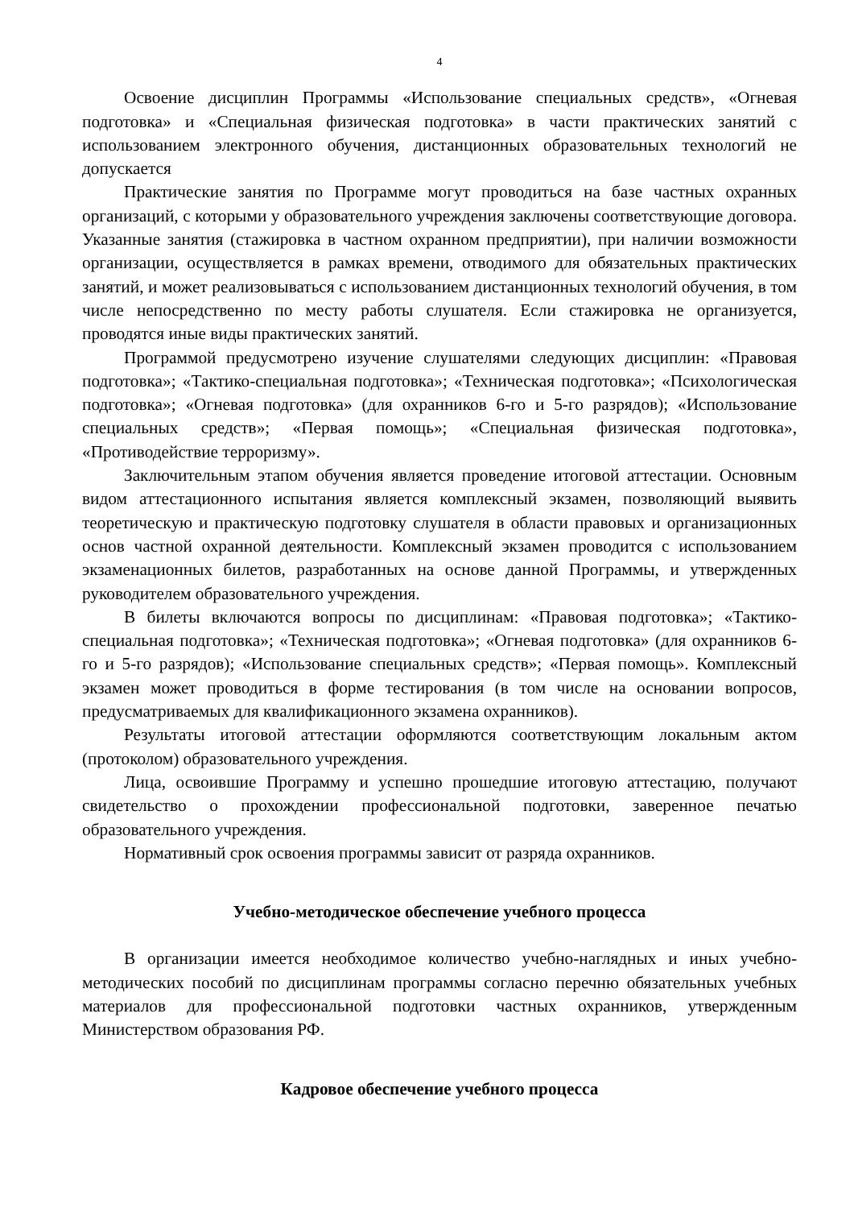4
Освоение дисциплин Программы «Использование специальных средств», «Огневая подготовка» и «Специальная физическая подготовка» в части практических занятий с использованием электронного обучения, дистанционных образовательных технологий не допускается
Практические занятия по Программе могут проводиться на базе частных охранных организаций, с которыми у образовательного учреждения заключены соответствующие договора. Указанные занятия (стажировка в частном охранном предприятии), при наличии возможности организации, осуществляется в рамках времени, отводимого для обязательных практических занятий, и может реализовываться с использованием дистанционных технологий обучения, в том числе непосредственно по месту работы слушателя. Если стажировка не организуется, проводятся иные виды практических занятий.
Программой предусмотрено изучение слушателями следующих дисциплин: «Правовая подготовка»; «Тактико-специальная подготовка»; «Техническая подготовка»; «Психологическая подготовка»; «Огневая подготовка» (для охранников 6-го и 5-го разрядов); «Использование специальных средств»; «Первая помощь»; «Специальная физическая подготовка», «Противодействие терроризму».
Заключительным этапом обучения является проведение итоговой аттестации. Основным видом аттестационного испытания является комплексный экзамен, позволяющий выявить теоретическую и практическую подготовку слушателя в области правовых и организационных основ частной охранной деятельности. Комплексный экзамен проводится с использованием экзаменационных билетов, разработанных на основе данной Программы, и утвержденных руководителем образовательного учреждения.
В билеты включаются вопросы по дисциплинам: «Правовая подготовка»; «Тактико-специальная подготовка»; «Техническая подготовка»; «Огневая подготовка» (для охранников 6-го и 5-го разрядов); «Использование специальных средств»; «Первая помощь». Комплексный экзамен может проводиться в форме тестирования (в том числе на основании вопросов, предусматриваемых для квалификационного экзамена охранников).
Результаты итоговой аттестации оформляются соответствующим локальным актом (протоколом) образовательного учреждения.
Лица, освоившие Программу и успешно прошедшие итоговую аттестацию, получают свидетельство о прохождении профессиональной подготовки, заверенное печатью образовательного учреждения.
Нормативный срок освоения программы зависит от разряда охранников.
Учебно-методическое обеспечение учебного процесса
В организации имеется необходимое количество учебно-наглядных и иных учебно-методических пособий по дисциплинам программы согласно перечню обязательных учебных материалов для профессиональной подготовки частных охранников, утвержденным Министерством образования РФ.
Кадровое обеспечение учебного процесса